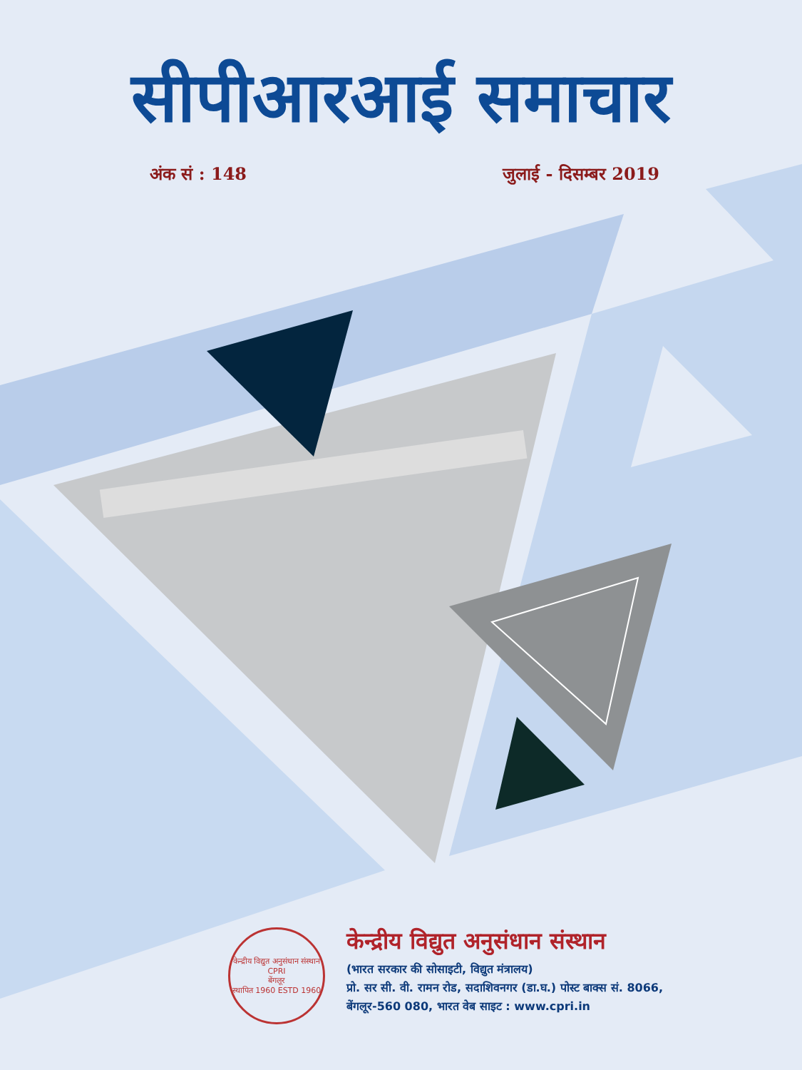सीपीआरआई समाचार
अंक सं : 148 जुलाई - दिसम्बर 2019
केन्द्रीय विद्युत अनुसंधान संस्थान
CPRI
बेंगलूर
स्थापित 1960 ESTD 1960
केन्द्रीय विद्युत अनुसंधान संस्थान
(भारत सरकार की सोसाइटी, विद्युत मंत्रालय)
प्रो. सर सी. वी. रामन रोड, सदाशिवनगर (डा.घ.) पोस्ट बाक्स सं. 8066,
बेंगलूर-560 080, भारत वेब साइट : www.cpri.in